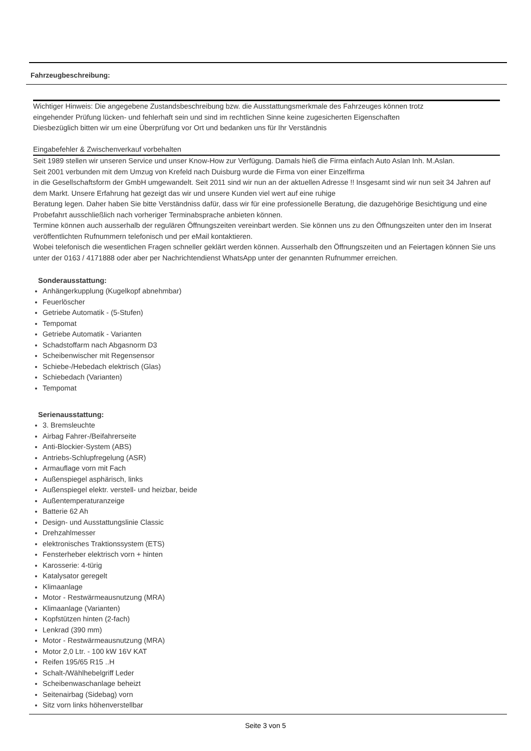Fahrzeugbeschreibung:
Wichtiger Hinweis: Die angegebene Zustandsbeschreibung bzw. die Ausstattungsmerkmale des Fahrzeuges können trotz
eingehender Prüfung lücken- und fehlerhaft sein und sind im rechtlichen Sinne keine zugesicherten Eigenschaften
Diesbezüglich bitten wir um eine Überprüfung vor Ort und bedanken uns für Ihr Verständnis
Eingabefehler & Zwischenverkauf vorbehalten
Seit 1989 stellen wir unseren Service und unser Know-How zur Verfügung. Damals hieß die Firma einfach Auto Aslan Inh. M.Aslan.
Seit 2001 verbunden mit dem Umzug von Krefeld nach Duisburg wurde die Firma von einer Einzelfirma
in die Gesellschaftsform der GmbH umgewandelt. Seit 2011 sind wir nun an der aktuellen Adresse !! Insgesamt sind wir nun seit 34 Jahren auf dem Markt. Unsere Erfahrung hat gezeigt das wir und unsere Kunden viel wert auf eine ruhige
Beratung legen. Daher haben Sie bitte Verständniss dafür, dass wir für eine professionelle Beratung, die dazugehörige Besichtigung und eine Probefahrt ausschließlich nach vorheriger Terminabsprache anbieten können.
Termine können auch ausserhalb der regulären Öffnungszeiten vereinbart werden. Sie können uns zu den Öffnungszeiten unter den im Inserat veröffentlichten Rufnummern telefonisch und per eMail kontaktieren.
Wobei telefonisch die wesentlichen Fragen schneller geklärt werden können. Ausserhalb den Öffnungszeiten und an Feiertagen können Sie uns unter der 0163 / 4171888 oder aber per Nachrichtendienst WhatsApp unter der genannten Rufnummer erreichen.
Sonderausstattung:
Anhängerkupplung (Kugelkopf abnehmbar)
Feuerlöscher
Getriebe Automatik - (5-Stufen)
Tempomat
Getriebe Automatik - Varianten
Schadstoffarm nach Abgasnorm D3
Scheibenwischer mit Regensensor
Schiebe-/Hebedach elektrisch (Glas)
Schiebedach (Varianten)
Tempomat
Serienausstattung:
3. Bremsleuchte
Airbag Fahrer-/Beifahrerseite
Anti-Blockier-System (ABS)
Antriebs-Schlupfregelung (ASR)
Armauflage vorn mit Fach
Außenspiegel asphärisch, links
Außenspiegel elektr. verstell- und heizbar, beide
Außentemperaturanzeige
Batterie 62 Ah
Design- und Ausstattungslinie Classic
Drehzahlmesser
elektronisches Traktionssystem (ETS)
Fensterheber elektrisch vorn + hinten
Karosserie: 4-türig
Katalysator geregelt
Klimaanlage
Motor - Restwärmeausnutzung (MRA)
Klimaanlage (Varianten)
Kopfstützen hinten (2-fach)
Lenkrad (390 mm)
Motor - Restwärmeausnutzung (MRA)
Motor 2,0 Ltr. - 100 kW 16V KAT
Reifen 195/65 R15 ..H
Schalt-/Wählhebelgriff Leder
Scheibenwaschanlage beheizt
Seitenairbag (Sidebag) vorn
Sitz vorn links höhenverstellbar
Seite 3 von 5